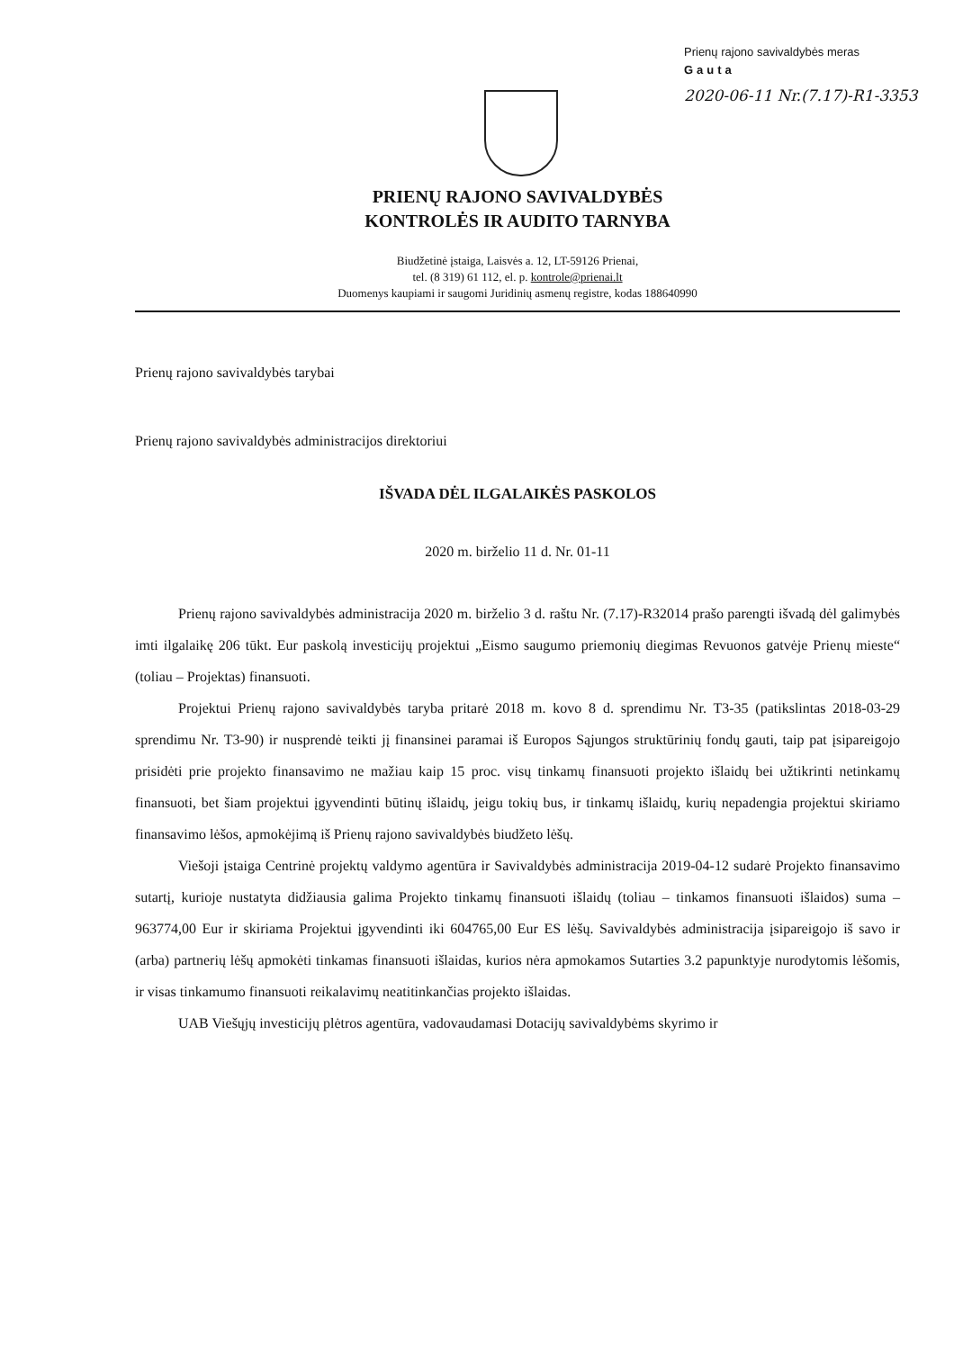Prienų rajono savivaldybės meras
Gauta
2020-06-11 Nr.(7.17)-R1-3353
PRIENŲ RAJONO SAVIVALDYBĖS
KONTROLĖS IR AUDITO TARNYBA
Biudžetinė įstaiga, Laisvės a. 12, LT-59126 Prienai,
tel. (8 319) 61 112, el. p. kontrole@prienai.lt
Duomenys kaupiami ir saugomi Juridinių asmenų registre, kodas 188640990
Prienų rajono savivaldybės tarybai
Prienų rajono savivaldybės administracijos direktoriui
IŠVADA DĖL ILGALAIKĖS PASKOLOS
2020 m. birželio 11 d. Nr. 01-11
Prienų rajono savivaldybės administracija 2020 m. birželio 3 d. raštu Nr. (7.17)-R32014 prašo parengti išvadą dėl galimybės imti ilgalaikę 206 tūkt. Eur paskolą investicijų projektui „Eismo saugumo priemonių diegimas Revuonos gatvėje Prienų mieste“ (toliau – Projektas) finansuoti.
Projektui Prienų rajono savivaldybės taryba pritarė 2018 m. kovo 8 d. sprendimu Nr. T3-35 (patikslintas 2018-03-29 sprendimu Nr. T3-90) ir nusprendė teikti jį finansinei paramai iš Europos Sąjungos struktūrinių fondų gauti, taip pat įsipareigojo prisidėti prie projekto finansavimo ne mažiau kaip 15 proc. visų tinkamų finansuoti projekto išlaidų bei užtikrinti netinkamų finansuoti, bet šiam projektui įgyvendinti būtinų išlaidų, jeigu tokių bus, ir tinkamų išlaidų, kurių nepadengia projektui skiriamo finansavimo lėšos, apmokėjimą iš Prienų rajono savivaldybės biudžeto lėšų.
Viešoji įstaiga Centrinė projektų valdymo agentūra ir Savivaldybės administracija 2019-04-12 sudarė Projekto finansavimo sutartį, kurioje nustatyta didžiausia galima Projekto tinkamų finansuoti išlaidų (toliau – tinkamos finansuoti išlaidos) suma – 963774,00 Eur ir skiriama Projektui įgyvendinti iki 604765,00 Eur ES lėšų. Savivaldybės administracija įsipareigojo iš savo ir (arba) partnerių lėšų apmokėti tinkamas finansuoti išlaidas, kurios nėra apmokamos Sutarties 3.2 papunktyje nurodytomis lėšomis, ir visas tinkamumo finansuoti reikalavimų neatitinkančias projekto išlaidas.
UAB Viešųjų investicijų plėtros agentūra, vadovaudamasi Dotacijų savivaldybėms skyrimo ir